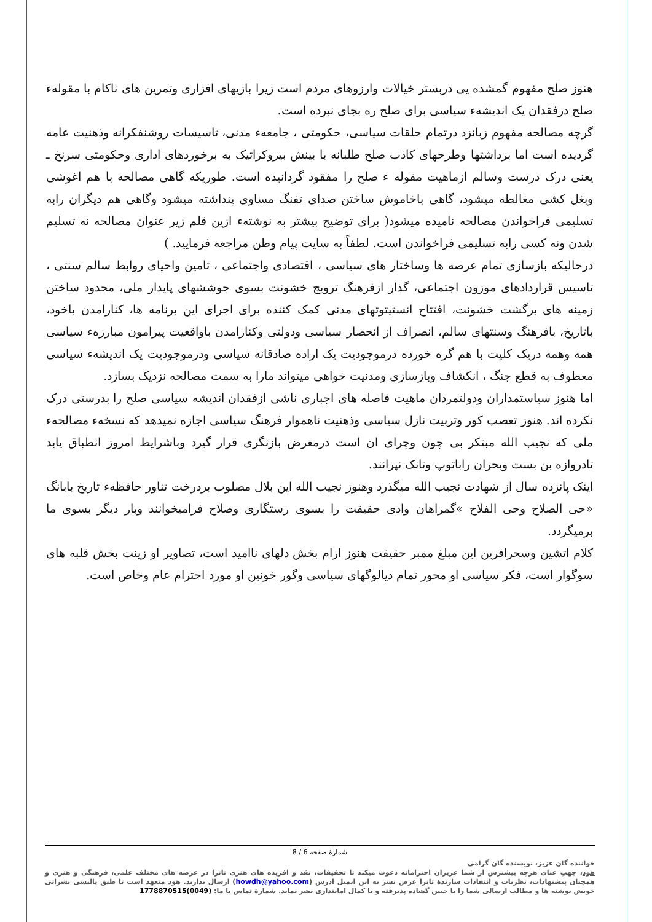هنوز صلح مفهوم گمشده یی دربستر خیالات وارزوهای مردم است زیرا بازیهای افزاری وتمرین های ناکام با مقولهء صلح درفقدان یک اندیشهء سیاسی برای صلح ره بجای نبرده است.
گرچه مصالحه مفهوم زبانزد درتمام حلقات سیاسی، حکومتی ، جامعهء مدنی، تاسیسات روشنفکرانه وذهنیت عامه گردیده است اما برداشتها وطرحهای کاذب صلح طلبانه با بینش بیروکراتیک به برخوردهای اداری وحکومتی سرنخ ـ یعنی درک درست وسالم ازماهیت مقوله ء صلح را مفقود گردانیده است. طوریکه گاهی مصالحه با هم اغوشی وبغل کشی مغالطه میشود، گاهی باخاموش ساختن صدای تفنگ مساوی پنداشته میشود وگاهی هم دیگران رابه تسلیمی فراخواندن مصالحه نامیده میشود( برای توضیح بیشتر به نوشتهء ازین قلم زیر عنوان مصالحه نه تسلیم شدن ونه کسی رابه تسلیمی فراخواندن است. لطفاً به سایت پیام وطن مراجعه فرمایید. )
درحالیکه بازسازی تمام عرصه ها وساختار های سیاسی ، اقتصادی واجتماعی ، تامین واحیای روابط سالم سنتی ، تاسیس قراردادهای موزون اجتماعی، گذار ازفرهنگ ترویج خشونت بسوی جوششهای پایدار ملی، محدود ساختن زمینه های برگشت خشونت، افتتاح انستیتوتهای مدنی کمک کننده برای اجرای این برنامه ها، کنارامدن باخود، باتاریخ، بافرهنگ وسنتهای سالم، انصراف از انحصار سیاسی ودولتی وکنارامدن باواقعیت پیرامون مبارزهء سیاسی همه وهمه دریک کلیت با هم گره خورده درموجودیت یک اراده صادقانه سیاسی ودرموجودیت یک اندیشهء سیاسی معطوف به قطع جنگ ، انکشاف وبازسازی ومدنیت خواهی میتواند مارا به سمت مصالحه نزدیک بسازد.
اما هنوز سیاستمداران ودولتمردان ماهیت فاصله های اجباری ناشی ازفقدان اندیشه سیاسی صلح را بدرستی درک نکرده اند. هنوز تعصب کور وتربیت نازل سیاسی وذهنیت ناهموار فرهنگ سیاسی اجازه نمیدهد که نسخهء مصالحهء ملی که نجیب الله مبتکر بی چون وچرای ان است درمعرض بازنگری قرار گیرد وباشرایط امروز انطباق یابد تادروازه بن بست وبحران راباتوپ وتانک نپرانند.
اینک پانزده سال از شهادت نجیب الله میگذرد وهنوز نجیب الله این بلال مصلوب بردرخت تناور حافظهء تاریخ بابانگ «حی الصلاح وحی الفلاح »گمراهان وادی حقیقت را بسوی رستگاری وصلاح فرامیخوانند وبار دیگر بسوی ما برمیگردد.
کلام اتشین وسحرافرین این مبلغ ممبر حقیقت هنوز ارام بخش دلهای ناامید است، تصاویر او زینت بخش قلبه های سوگوار است، فکر سیاسی او محور تمام دیالوگهای سیاسی وگور خونین او مورد احترام عام وخاص است.
شمارهٔ صفحه 6 / 8
خواننده گان عزیز، نویسنده گان گرامی
هود، جهتِ غنای هرچه بیشترش از شما عزیزان احترامانه دعوت میکند تا تحقیقات، نقد و افریده های هنری تانرا در عرصه های مختلف علمی، فرهنگی و هنری و همچنان پیشنهادات، نظریات و انتقادات سازندهٔ تانرا غرض نشر به این ایمیل ادرس (howdh@yahoo.com) ارسال بدارید. هود متعهد است تا طبق پالیسی نشراتی خویش نوشته ها و مطالب ارسالی شما را با جبین گشاده پذیرفته و با کمال امانتداری نشر نماید. شمارهٔ تماس با ما: (0049)1778870515